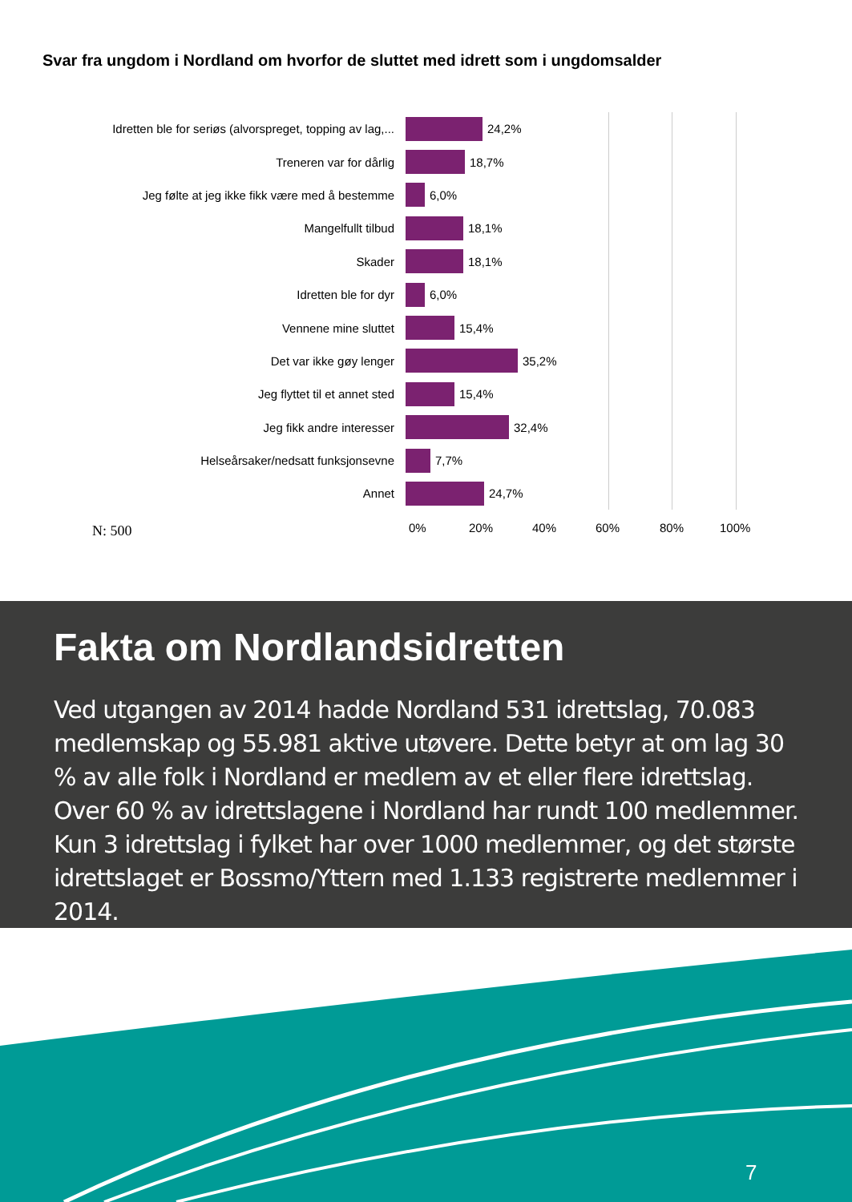Svar fra ungdom i Nordland om hvorfor de sluttet med idrett som i ungdomsalder
Idretten ble for seriøs (alvorspreget, topping av lag,...
24,2%
Treneren var for dårlig 18,7%
Jeg følte at jeg ikke fikk være med å bestemme 6,0%
Mangelfullt tilbud 18,1%
Skader 18,1%
Idretten ble for dyr 6,0%
Vennene mine sluttet 15,4%
Det var ikke gøy lenger 35,2%
Jeg flyttet til et annet sted 15,4%
Jeg fikk andre interesser 32,4%
Helseårsaker/nedsatt funksjonsevne 7,7%
Annet 24,7%
N: 500
0% 20% 40% 60% 80% 100%
Fakta om Nordlandsidretten
Ved utgangen av 2014 hadde Nordland 531 idrettslag, 70.083 medlemskap og 55.981 aktive utøvere. Dette betyr at om lag 30 % av alle folk i Nordland er medlem av et eller flere idrettslag. Over 60 % av idrettslagene i Nordland har rundt 100 medlemmer. Kun 3 idrettslag i fylket har over 1000 medlemmer, og det største idrettslaget er Bossmo/Yttern med 1.133 registrerte medlemmer i 2014.
7